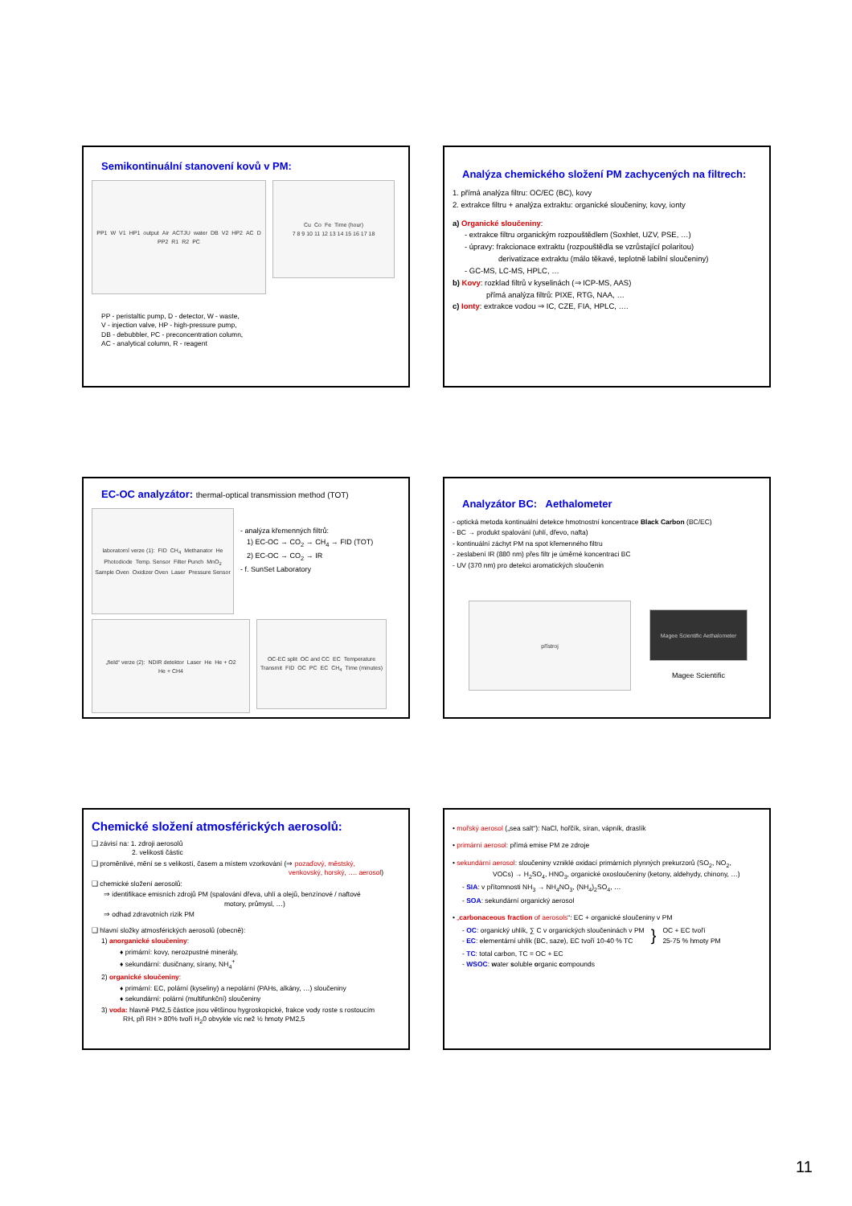Semikontinuální stanovení kovů v PM:
PP1 W V1 HP1 output Air ACTJU water DB V2 HP2 AC D PP2 R1 R2 PC
Cu Co Fe Time (hour) 7 8 9 10 11 12 13 14 15 16 17 18
PP - peristaltic pump, D - detector, W - waste,
V - injection valve, HP - high-pressure pump,
DB - debubbler, PC - preconcentration column,
AC - analytical column, R - reagent
Analýza chemického složení PM zachycených na filtrech:
1. přímá analýza filtru: OC/EC (BC), kovy
2. extrakce filtru + analýza extraktu: organické sloučeniny, kovy, ionty
a) Organické sloučeniny:
- extrakce filtru organickým rozpouštědlem (Soxhlet, UZV, PSE, …)
- úpravy: frakcionace extraktu (rozpouštědla se vzrůstající polaritou)
derivatizace extraktu (málo těkavé, teplotně labilní sloučeniny)
- GC-MS, LC-MS, HPLC, …
b) Kovy: rozklad filtrů v kyselinách (⇒ ICP-MS, AAS)
přímá analýza filtrů: PIXE, RTG, NAA, …
c) Ionty: extrakce vodou ⇒ IC, CZE, FIA, HPLC, ….
EC-OC analyzátor: thermal-optical transmission method (TOT)
laboratorní verze (1): FID CH<sub>4</sub> Methanator He Photodiode Temp. Sensor Filter Punch MnO<sub>2</sub> Sample Oven Oxidizer Oven Laser Pressure Sensor
- analýza křemenných filtrů:
1) EC-OC → CO<sub>2</sub> → CH<sub>4</sub> → FID (TOT)
2) EC-OC → CO<sub>2</sub> → IR
- f. SunSet Laboratory
„field“ verze (2): NDIR detektor Laser He He + O2 He + CH4
OC-EC split OC and CC EC Temperature Transmit FID OC PC EC CH<sub>4</sub> Time (minutes)
Analyzátor BC: Aethalometer
- optická metoda kontinuální detekce hmotnostní koncentrace Black Carbon (BC/EC)
- BC → produkt spalování (uhlí, dřevo, nafta)
- kontinuální záchyt PM na spot křemenného filtru
- zeslabení IR (880 nm) přes filtr je úměrné koncentraci BC
- UV (370 nm) pro detekci aromatických sloučenin
přístroj
Magee Scientific Aethalometer
Magee Scientific
Chemické složení atmosférických aerosolů:
❑ závisí na: 1. zdroji aerosolů
2. velikosti částic
❑ proměnlivé, mění se s velikostí, časem a místem vzorkování (⇒ pozaďový, městský,
venkovský, horský, …. aerosol)
❑ chemické složení aerosolů:
⇒ identifikace emisních zdrojů PM (spalování dřeva, uhlí a olejů, benzínové / naftové
motory, průmysl, …)
⇒ odhad zdravotních rizik PM
❑ hlavní složky atmosférických aerosolů (obecně):
1) anorganické sloučeniny:
♦ primární: kovy, nerozpustné minerály,
♦ sekundární: dusičnany, sírany, NH<sub>4</sub><sup>+</sup>
2) organické sloučeniny:
♦ primární: EC, polární (kyseliny) a nepolární (PAHs, alkány, …) sloučeniny
♦ sekundární: polární (multifunkční) sloučeniny
3) voda: hlavně PM2,5 částice jsou většinou hygroskopické, frakce vody roste s rostoucím
RH, při RH > 80% tvoří H<sub>2</sub>0 obvykle víc než ½ hmoty PM2,5
• mořský aerosol („sea salt“): NaCl, hořčík, síran, vápník, draslík
• primární aerosol: přímá emise PM ze zdroje
• sekundární aerosol: sloučeniny vzniklé oxidací primárních plynných prekurzorů (SO<sub>2</sub>, NO<sub>2</sub>,
VOCs) → H<sub>2</sub>SO<sub>4</sub>, HNO<sub>3</sub>, organické oxosloučeniny (ketony, aldehydy, chinony, …)
- SIA: v přítomnosti NH<sub>3</sub> → NH<sub>4</sub>NO<sub>3</sub>, (NH<sub>4</sub>)<sub>2</sub>SO<sub>4</sub>, …
- SOA: sekundární organický aerosol
• „carbonaceous fraction of aerosols“: EC + organické sloučeniny v PM
- OC: organický uhlík, ∑ C v organických sloučeninách v PM
- EC: elementární uhlík (BC, saze), EC tvoří 10-40 % TC
}
OC + EC tvoří
25-75 % hmoty PM
- TC: total carbon, TC = OC + EC
- WSOC: water soluble organic compounds
11